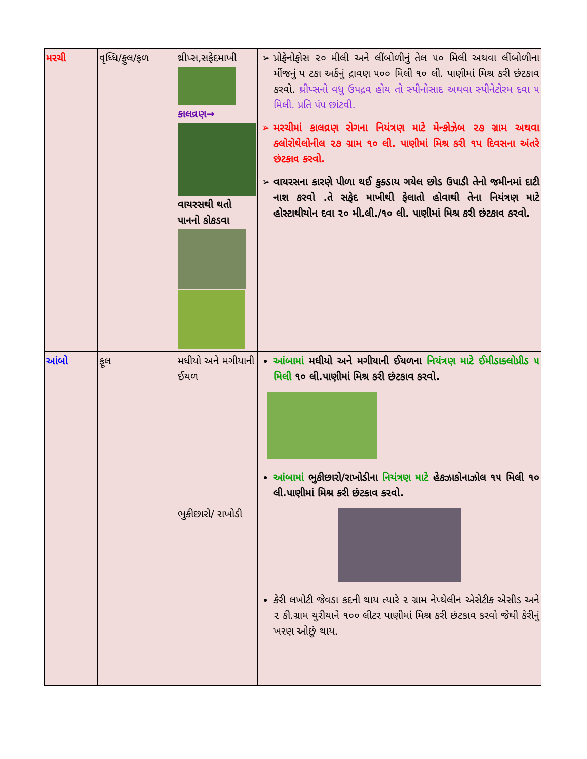| મરચી | વૃધ્ધિ/ફુલ/ફળ | થ્રીપ્સ,સફેદમાખી કાલવ્રણ→ વાયરસથી થતો પાનનો કોકડવા | પ્રોફેનોફોસ ૨૦ મીલી અને લીંબોળીનું તેલ ૫૦ મિલી અથવા લીંબોળીના મીંજનું ૫ ટકા અર્કનું દ્રાવણ ૫૦૦ મિલી ૧૦ લી. પાણીમાં મિશ્ર કરી છંટકાવ કરવો. થ્રીપ્સનો વધુ ઉપદ્રવ હોય તો સ્પીનોસાદ અથવા સ્પીનેટોરમ દવા ૫ મિલી. પ્રતિ પંપ છાંટવી. મરચીમાં કાલવ્રણ રોગના નિયંત્રણ માટે મેન્કોઝેબ ૨૭ ગ્રામ અથવા ક્લોરોથેલોનીલ ૨૭ ગ્રામ ૧૦ લી. પાણીમાં મિશ્ર કરી ૧૫ દિવસના અંતરે છંટકાવ કરવો. વાયરસના કારણે પીળા થઈ કુક્ડાય ગયેલ છોડ ઉપાડી તેનો જમીનમાં દાટી નાશ કરવો .તે સફેદ માખીથી ફેલાતો હોવાથી તેના નિયંત્રણ માટે હોસ્ટાથીયોન દવા ૨૦ મી.લી./૧૦ લી. પાણીમાં મિશ્ર કરી છંટકાવ કરવો. |
| આંબો | ફૂલ | મધીયો અને મગીયાની ઈયળ ભુકીછારો/ રાખોડી | આંબામાં મધીયો અને મગીયાની ઈયળના નિયંત્રણ માટે ઈમીડાક્લોપ્રીડ ૫ મિલી ૧૦ લી.પાણીમાં મિશ્ર કરી છંટકાવ કરવો. આંબામાં ભુકીછારો/રાખોડીના નિયંત્રણ માટે હેકઝાકોનાઝોલ ૧૫ મિલી ૧૦ લી.પાણીમાં મિશ્ર કરી છંટકાવ કરવો. કેરી લખોટી જેવડા કદની થાય ત્યારે ૨ ગ્રામ નેપ્થેલીન એસેટીક એસીડ અને ૨ કી.ગ્રામ યુરીયાને ૧૦૦ લીટર પાણીમાં મિશ્ર કરી છંટકાવ કરવો જેથી કેરીનું ખરણ ઓછું થાય. |